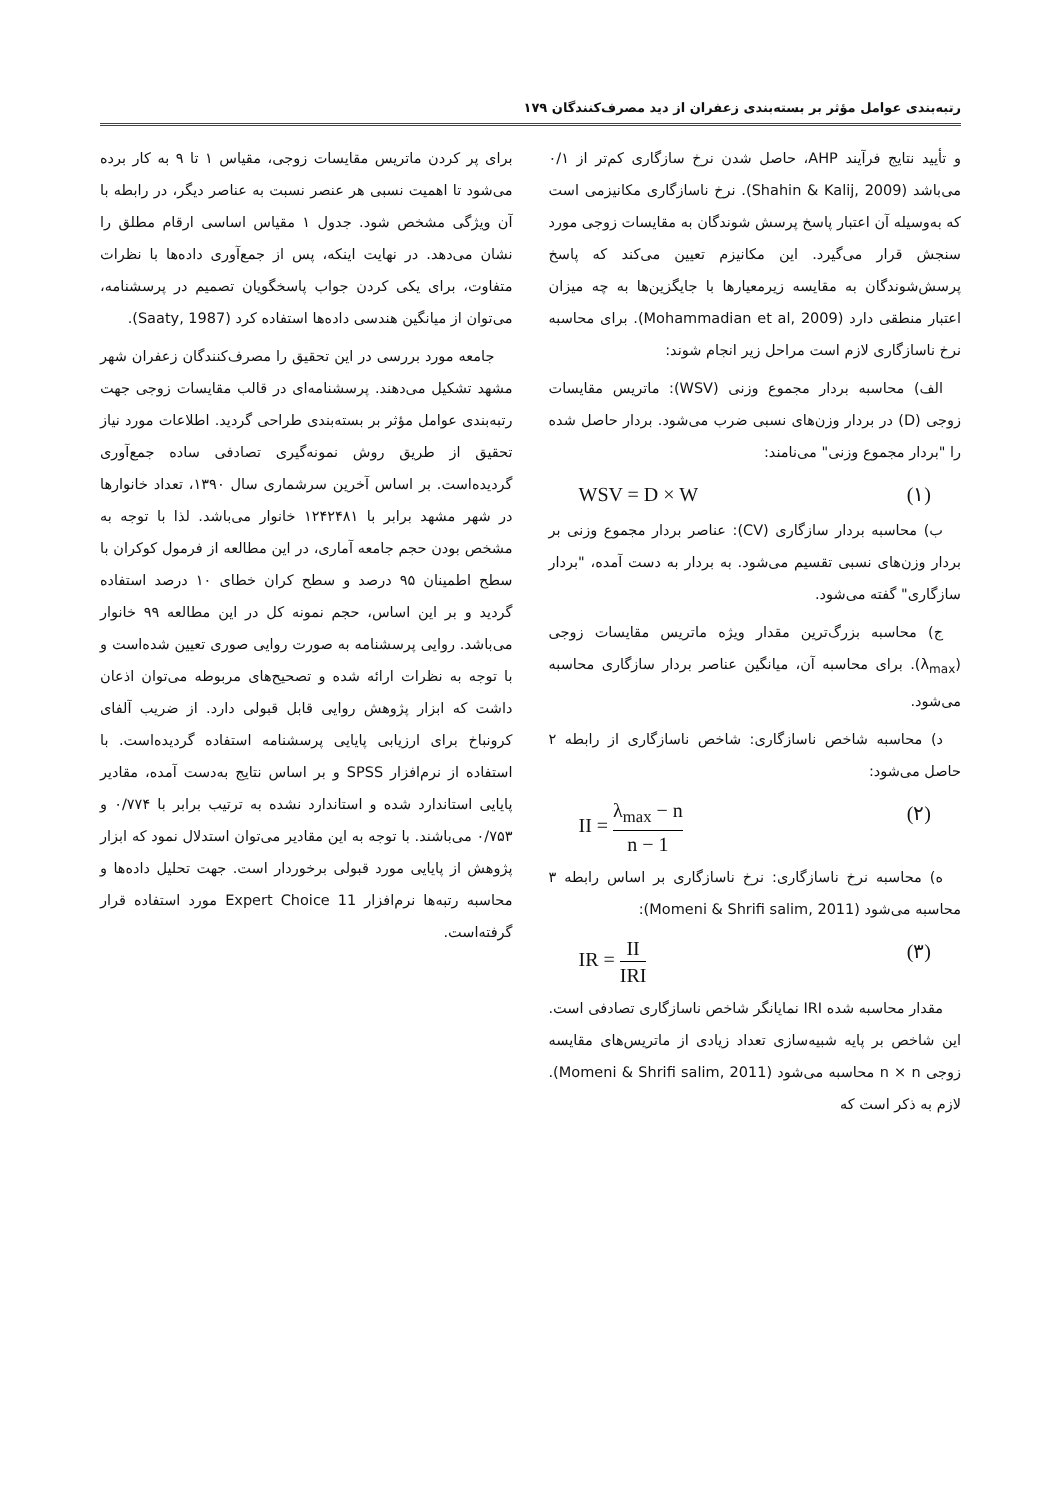رتبه‌بندی عوامل مؤثر بر بسته‌بندی زعفران از دید مصرف‌کنندگان ۱۷۹
و تأیید نتایج فرآیند AHP، حاصل شدن نرخ سازگاری کم‌تر از ۰/۱ می‌باشد (Shahin & Kalij, 2009). نرخ ناسازگاری مکانیزمی است که به‌وسیله آن اعتبار پاسخ پرسش شوندگان به مقایسات زوجی مورد سنجش قرار می‌گیرد. این مکانیزم تعیین می‌کند که پاسخ پرسش‌شوندگان به مقایسه زیرمعیارها با جایگزین‌ها به چه میزان اعتبار منطقی دارد (Mohammadian et al, 2009). برای محاسبه نرخ ناسازگاری لازم است مراحل زیر انجام شوند:
الف) محاسبه بردار مجموع وزنی (WSV): ماتریس مقایسات زوجی (D) در بردار وزن‌های نسبی ضرب می‌شود. بردار حاصل شده را "بردار مجموع وزنی" می‌نامند:
WSV = D × W (۱)
ب) محاسبه بردار سازگاری (CV): عناصر بردار مجموع وزنی بر بردار وزن‌های نسبی تقسیم می‌شود. به بردار به دست آمده، "بردار سازگاری" گفته می‌شود.
ج) محاسبه بزرگ‌ترین مقدار ویژه ماتریس مقایسات زوجی (λ<sub>max</sub>). برای محاسبه آن، میانگین عناصر بردار سازگاری محاسبه می‌شود.
د) محاسبه شاخص ناسازگاری: شاخص ناسازگاری از رابطه ۲ حاصل می‌شود:
II = λ<sub>max</sub> − n n − 1 (۲)
ه) محاسبه نرخ ناسازگاری: نرخ ناسازگاری بر اساس رابطه ۳ محاسبه می‌شود (Momeni & Shrifi salim, 2011):
IR = II IRI (۳)
مقدار محاسبه شده IRI نمایانگر شاخص ناسازگاری تصادفی است. این شاخص بر پایه شبیه‌سازی تعداد زیادی از ماتریس‌های مقایسه زوجی n × n محاسبه می‌شود (Momeni & Shrifi salim, 2011). لازم به ذکر است که
برای پر کردن ماتریس مقایسات زوجی، مقیاس ۱ تا ۹ به کار برده می‌شود تا اهمیت نسبی هر عنصر نسبت به عناصر دیگر، در رابطه با آن ویژگی مشخص شود. جدول ۱ مقیاس اساسی ارقام مطلق را نشان می‌دهد. در نهایت اینکه، پس از جمع‌آوری داده‌ها با نظرات متفاوت، برای یکی کردن جواب پاسخگویان تصمیم در پرسشنامه، می‌توان از میانگین هندسی داده‌ها استفاده کرد (Saaty, 1987).
جامعه مورد بررسی در این تحقیق را مصرف‌کنندگان زعفران شهر مشهد تشکیل می‌دهند. پرسشنامه‌ای در قالب مقایسات زوجی جهت رتبه‌بندی عوامل مؤثر بر بسته‌بندی طراحی گردید. اطلاعات مورد نیاز تحقیق از طریق روش نمونه‌گیری تصادفی ساده جمع‌آوری گردیده‌است. بر اساس آخرین سرشماری سال ۱۳۹۰، تعداد خانوارها در شهر مشهد برابر با ۱۲۴۲۴۸۱ خانوار می‌باشد. لذا با توجه به مشخص بودن حجم جامعه آماری، در این مطالعه از فرمول کوکران با سطح اطمینان ۹۵ درصد و سطح کران خطای ۱۰ درصد استفاده گردید و بر این اساس، حجم نمونه کل در این مطالعه ۹۹ خانوار می‌باشد. روایی پرسشنامه به صورت روایی صوری تعیین شده‌است و با توجه به نظرات ارائه شده و تصحیح‌های مربوطه می‌توان اذعان داشت که ابزار پژوهش روایی قابل قبولی دارد. از ضریب آلفای کرونباخ برای ارزیابی پایایی پرسشنامه استفاده گردیده‌است. با استفاده از نرم‌افزار SPSS و بر اساس نتایج به‌دست آمده، مقادیر پایایی استاندارد شده و استاندارد نشده به ترتیب برابر با ۰/۷۷۴ و ۰/۷۵۳ می‌باشند. با توجه به این مقادیر می‌توان استدلال نمود که ابزار پژوهش از پایایی مورد قبولی برخوردار است. جهت تحلیل داده‌ها و محاسبه رتبه‌ها نرم‌افزار Expert Choice 11 مورد استفاده قرار گرفته‌است.